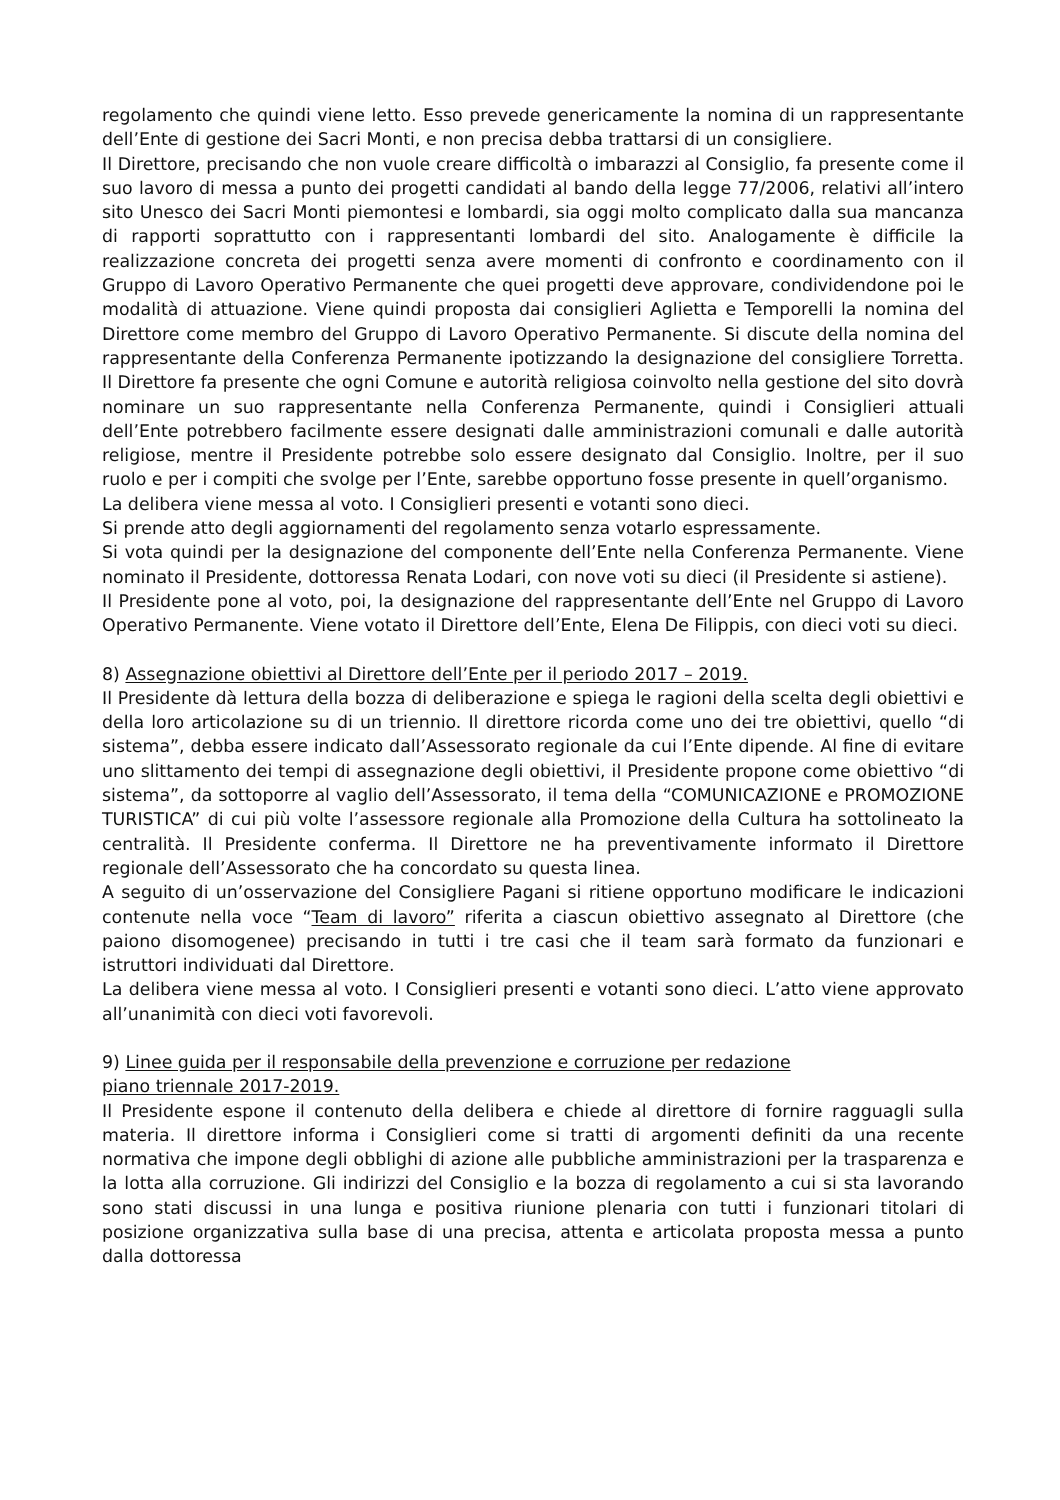regolamento che quindi viene letto. Esso prevede genericamente la nomina di un rappresentante dell’Ente di gestione dei Sacri Monti, e non precisa debba trattarsi di un consigliere.
Il Direttore, precisando che non vuole creare difficoltà o imbarazzi al Consiglio, fa presente come il suo lavoro di messa a punto dei progetti candidati al bando della legge 77/2006, relativi all’intero sito Unesco dei Sacri Monti piemontesi e lombardi, sia oggi molto complicato dalla sua mancanza di rapporti soprattutto con i rappresentanti lombardi del sito. Analogamente è difficile la realizzazione concreta dei progetti senza avere momenti di confronto e coordinamento con il Gruppo di Lavoro Operativo Permanente che quei progetti deve approvare, condividendone poi le modalità di attuazione. Viene quindi proposta dai consiglieri Aglietta e Temporelli la nomina del Direttore come membro del Gruppo di Lavoro Operativo Permanente. Si discute della nomina del rappresentante della Conferenza Permanente ipotizzando la designazione del consigliere Torretta. Il Direttore fa presente che ogni Comune e autorità religiosa coinvolto nella gestione del sito dovrà nominare un suo rappresentante nella Conferenza Permanente, quindi i Consiglieri attuali dell’Ente potrebbero facilmente essere designati dalle amministrazioni comunali e dalle autorità religiose, mentre il Presidente potrebbe solo essere designato dal Consiglio. Inoltre, per il suo ruolo e per i compiti che svolge per l’Ente, sarebbe opportuno fosse presente in quell’organismo.
La delibera viene messa al voto. I Consiglieri presenti e votanti sono dieci.
Si prende atto degli aggiornamenti del regolamento senza votarlo espressamente.
Si vota quindi per la designazione del componente dell’Ente nella Conferenza Permanente. Viene nominato il Presidente, dottoressa Renata Lodari, con nove voti su dieci (il Presidente si astiene).
Il Presidente pone al voto, poi, la designazione del rappresentante dell’Ente nel Gruppo di Lavoro Operativo Permanente. Viene votato il Direttore dell’Ente, Elena De Filippis, con dieci voti su dieci.
8) Assegnazione obiettivi al Direttore dell’Ente per il periodo 2017 – 2019.
Il Presidente dà lettura della bozza di deliberazione e spiega le ragioni della scelta degli obiettivi e della loro articolazione su di un triennio. Il direttore ricorda come uno dei tre obiettivi, quello “di sistema”, debba essere indicato dall’Assessorato regionale da cui l’Ente dipende. Al fine di evitare uno slittamento dei tempi di assegnazione degli obiettivi, il Presidente propone come obiettivo “di sistema”, da sottoporre al vaglio dell’Assessorato, il tema della “COMUNICAZIONE e PROMOZIONE TURISTICA” di cui più volte l’assessore regionale alla Promozione della Cultura ha sottolineato la centralità. Il Presidente conferma. Il Direttore ne ha preventivamente informato il Direttore regionale dell’Assessorato che ha concordato su questa linea.
A seguito di un’osservazione del Consigliere Pagani si ritiene opportuno modificare le indicazioni contenute nella voce “Team di lavoro” riferita a ciascun obiettivo assegnato al Direttore (che paiono disomogenee) precisando in tutti i tre casi che il team sarà formato da funzionari e istruttori individuati dal Direttore.
La delibera viene messa al voto. I Consiglieri presenti e votanti sono dieci. L’atto viene approvato all’unanimità con dieci voti favorevoli.
9) Linee guida per il responsabile della prevenzione e corruzione per redazione
piano triennale 2017-2019.
Il Presidente espone il contenuto della delibera e chiede al direttore di fornire ragguagli sulla materia. Il direttore informa i Consiglieri come si tratti di argomenti definiti da una recente normativa che impone degli obblighi di azione alle pubbliche amministrazioni per la trasparenza e la lotta alla corruzione. Gli indirizzi del Consiglio e la bozza di regolamento a cui si sta lavorando sono stati discussi in una lunga e positiva riunione plenaria con tutti i funzionari titolari di posizione organizzativa sulla base di una precisa, attenta e articolata proposta messa a punto dalla dottoressa